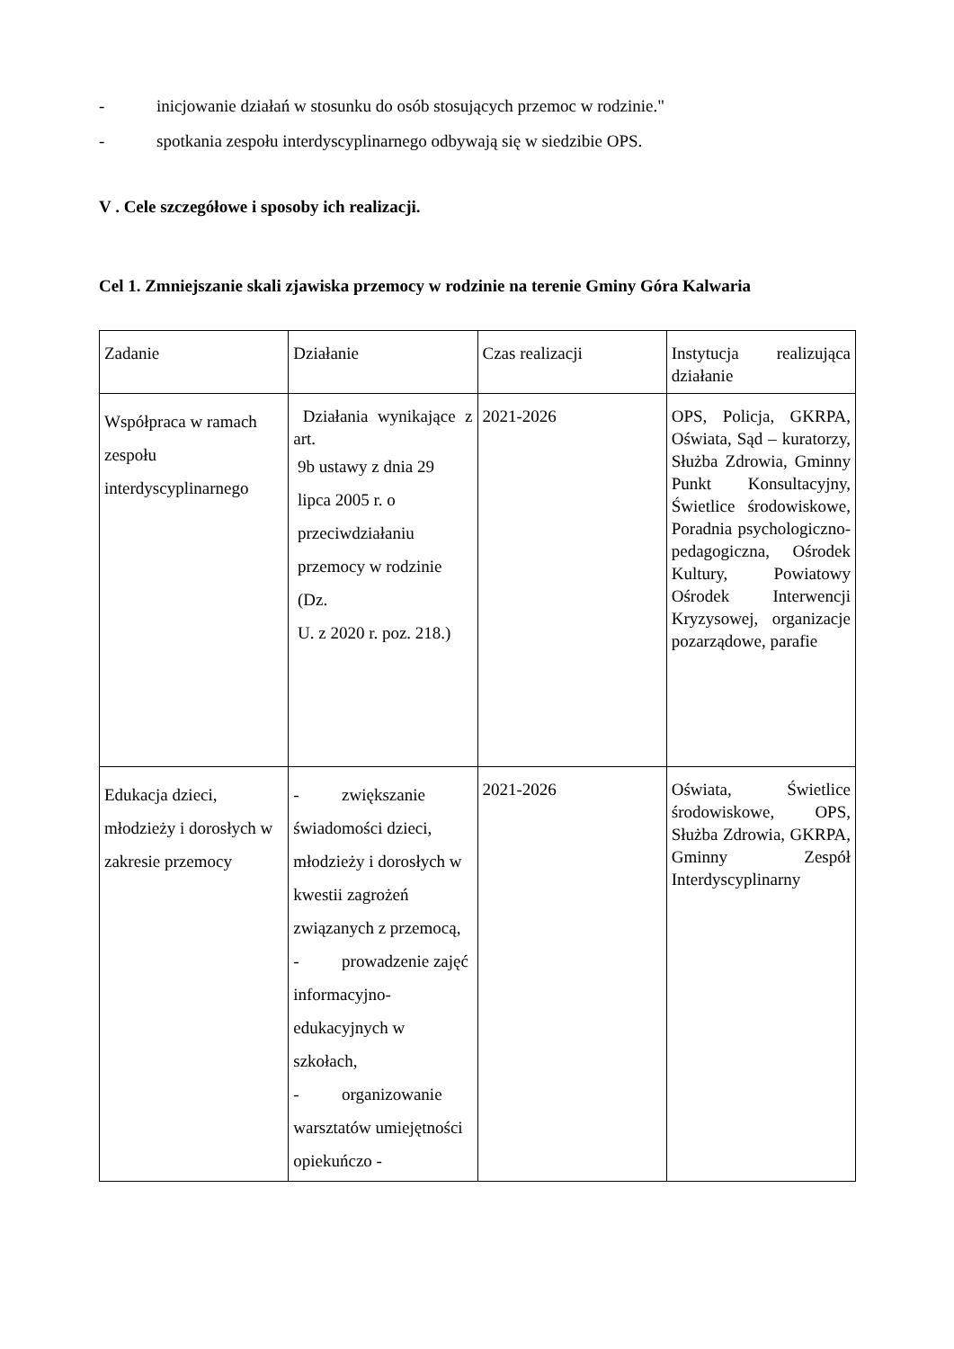- inicjowanie działań w stosunku do osób stosujących przemoc w rodzinie."
- spotkania zespołu interdyscyplinarnego odbywają się w siedzibie OPS.
V . Cele szczegółowe i sposoby ich realizacji.
Cel 1. Zmniejszanie skali zjawiska przemocy w rodzinie na terenie Gminy Góra Kalwaria
| Zadanie | Działanie | Czas realizacji | Instytucja realizująca działanie |
| Współpraca w ramach zespołu interdyscyplinarnego | Działania wynikające z art. 9b ustawy z dnia 29 lipca 2005 r. o przeciwdziałaniu przemocy w rodzinie (Dz. U. z 2020 r. poz. 218.) | 2021-2026 | OPS, Policja, GKRPA, Oświata, Sąd – kuratorzy, Służba Zdrowia, Gminny Punkt Konsultacyjny, Świetlice środowiskowe, Poradnia psychologiczno-pedagogiczna, Ośrodek Kultury, Powiatowy Ośrodek Interwencji Kryzysowej, organizacje pozarządowe, parafie |
| Edukacja dzieci, młodzieży i dorosłych w zakresie przemocy | - zwiększanie świadomości dzieci, młodzieży i dorosłych w kwestii zagrożeń związanych z przemocą, - prowadzenie zajęć informacyjno-edukacyjnych w szkołach, - organizowanie warsztatów umiejętności opiekuńczo - | 2021-2026 | Oświata, Świetlice środowiskowe, OPS, Służba Zdrowia, GKRPA, Gminny Zespół Interdyscyplinarny |